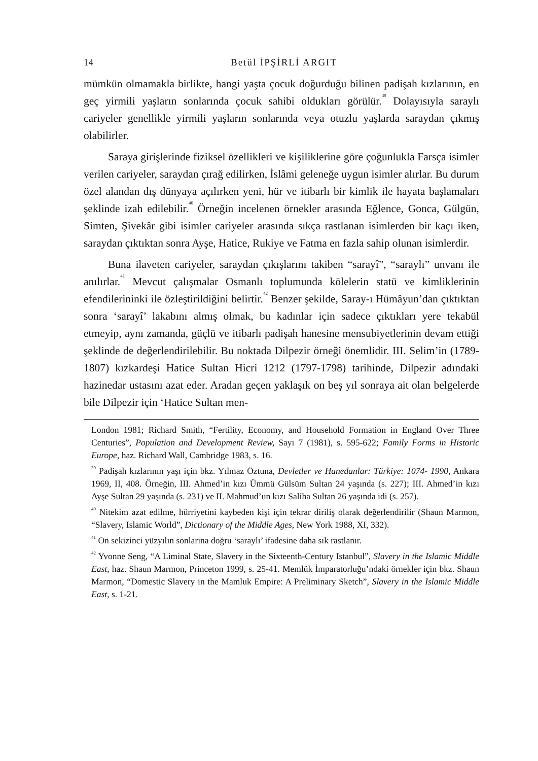14 Betül İPŞİRLİ ARGIT
mümkün olmamakla birlikte, hangi yaşta çocuk doğurduğu bilinen padişah kızlarının, en geç yirmili yaşların sonlarında çocuk sahibi oldukları görülür.<sup>39</sup> Dolayısıyla saraylı cariyeler genellikle yirmili yaşların sonlarında veya otuzlu yaşlarda saraydan çıkmış olabilirler.
Saraya girişlerinde fiziksel özellikleri ve kişiliklerine göre çoğunlukla Farsça isimler verilen cariyeler, saraydan çırağ edilirken, İslâmi geleneğe uygun isimler alırlar. Bu durum özel alandan dış dünyaya açılırken yeni, hür ve itibarlı bir kimlik ile hayata başlamaları şeklinde izah edilebilir.<sup>40</sup> Örneğin incelenen örnekler arasında Eğlence, Gonca, Gülgün, Simten, Şivekâr gibi isimler cariyeler arasında sıkça rastlanan isimlerden bir kaçı iken, saraydan çıktıktan sonra Ayşe, Hatice, Rukiye ve Fatma en fazla sahip olunan isimlerdir.
Buna ilaveten cariyeler, saraydan çıkışlarını takiben “sarayî”, “saraylı” unvanı ile anılırlar.<sup>41</sup> Mevcut çalışmalar Osmanlı toplumunda kölelerin statü ve kimliklerinin efendilerininki ile özleştirildiğini belirtir.<sup>42</sup> Benzer şekilde, Saray-ı Hümâyun’dan çıktıktan sonra ‘sarayî’ lakabını almış olmak, bu kadınlar için sadece çıktıkları yere tekabül etmeyip, aynı zamanda, güçlü ve itibarlı padişah hanesine mensubiyetlerinin devam ettiği şeklinde de değerlendirilebilir. Bu noktada Dilpezir örneği önemlidir. III. Selim’in (1789-1807) kızkardeşi Hatice Sultan Hicri 1212 (1797-1798) tarihinde, Dilpezir adındaki hazinedar ustasını azat eder. Aradan geçen yaklaşık on beş yıl sonraya ait olan belgelerde bile Dilpezir için ‘Hatice Sultan men-
London 1981; Richard Smith, “Fertility, Economy, and Household Formation in England Over Three Centuries”, Population and Development Review, Sayı 7 (1981), s. 595-622; Family Forms in Historic Europe, haz. Richard Wall, Cambridge 1983, s. 16.
<sup>39</sup> Padişah kızlarının yaşı için bkz. Yılmaz Öztuna, Devletler ve Hanedanlar: Türkiye: 1074- 1990, Ankara 1969, II, 408. Örneğin, III. Ahmed’in kızı Ümmü Gülsüm Sultan 24 yaşında (s. 227); III. Ahmed’in kızı Ayşe Sultan 29 yaşında (s. 231) ve II. Mahmud’un kızı Saliha Sultan 26 yaşında idi (s. 257).
<sup>40</sup> Nitekim azat edilme, hürriyetini kaybeden kişi için tekrar diriliş olarak değerlendirilir (Shaun Marmon, “Slavery, Islamic World”, Dictionary of the Middle Ages, New York 1988, XI, 332).
<sup>41</sup> On sekizinci yüzyılın sonlarına doğru ‘saraylı’ ifadesine daha sık rastlanır.
<sup>42</sup> Yvonne Seng, “A Liminal State, Slavery in the Sixteenth-Century Istanbul”, Slavery in the Islamic Middle East, haz. Shaun Marmon, Princeton 1999, s. 25-41. Memlük İmparatorluğu’ndaki örnekler için bkz. Shaun Marmon, “Domestic Slavery in the Mamluk Empire: A Preliminary Sketch”, Slavery in the Islamic Middle East, s. 1-21.